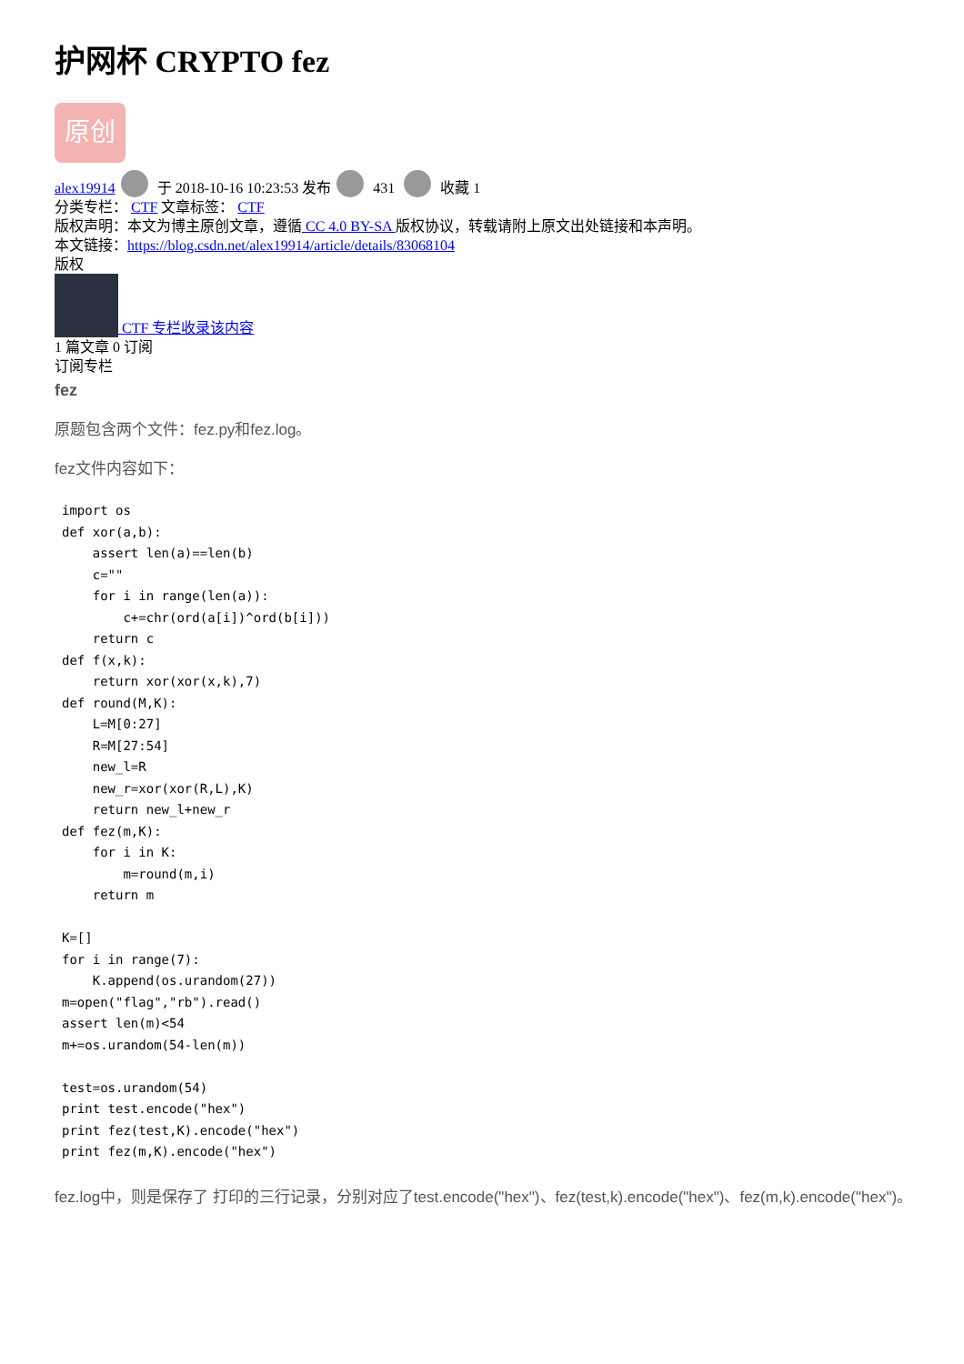护网杯 CRYPTO fez
原创
alex19914 于 2018-10-16 10:23:53 发布 431 收藏 1
分类专栏： CTF 文章标签： CTF
版权声明：本文为博主原创文章，遵循 CC 4.0 BY-SA 版权协议，转载请附上原文出处链接和本声明。
本文链接：https://blog.csdn.net/alex19914/article/details/83068104
版权
CTF 专栏收录该内容
1 篇文章 0 订阅
订阅专栏
fez
原题包含两个文件：fez.py和fez.log。
fez文件内容如下：
import os
def xor(a,b):
    assert len(a)==len(b)
    c=""
    for i in range(len(a)):
        c+=chr(ord(a[i])^ord(b[i]))
    return c
def f(x,k):
    return xor(xor(x,k),7)
def round(M,K):
    L=M[0:27]
    R=M[27:54]
    new_l=R
    new_r=xor(xor(R,L),K)
    return new_l+new_r
def fez(m,K):
    for i in K:
        m=round(m,i)
    return m

K=[]
for i in range(7):
    K.append(os.urandom(27))
m=open("flag","rb").read()
assert len(m)<54
m+=os.urandom(54-len(m))

test=os.urandom(54)
print test.encode("hex")
print fez(test,K).encode("hex")
print fez(m,K).encode("hex")
fez.log中，则是保存了 打印的三行记录，分别对应了test.encode("hex")、fez(test,k).encode("hex")、fez(m,k).encode("hex")。